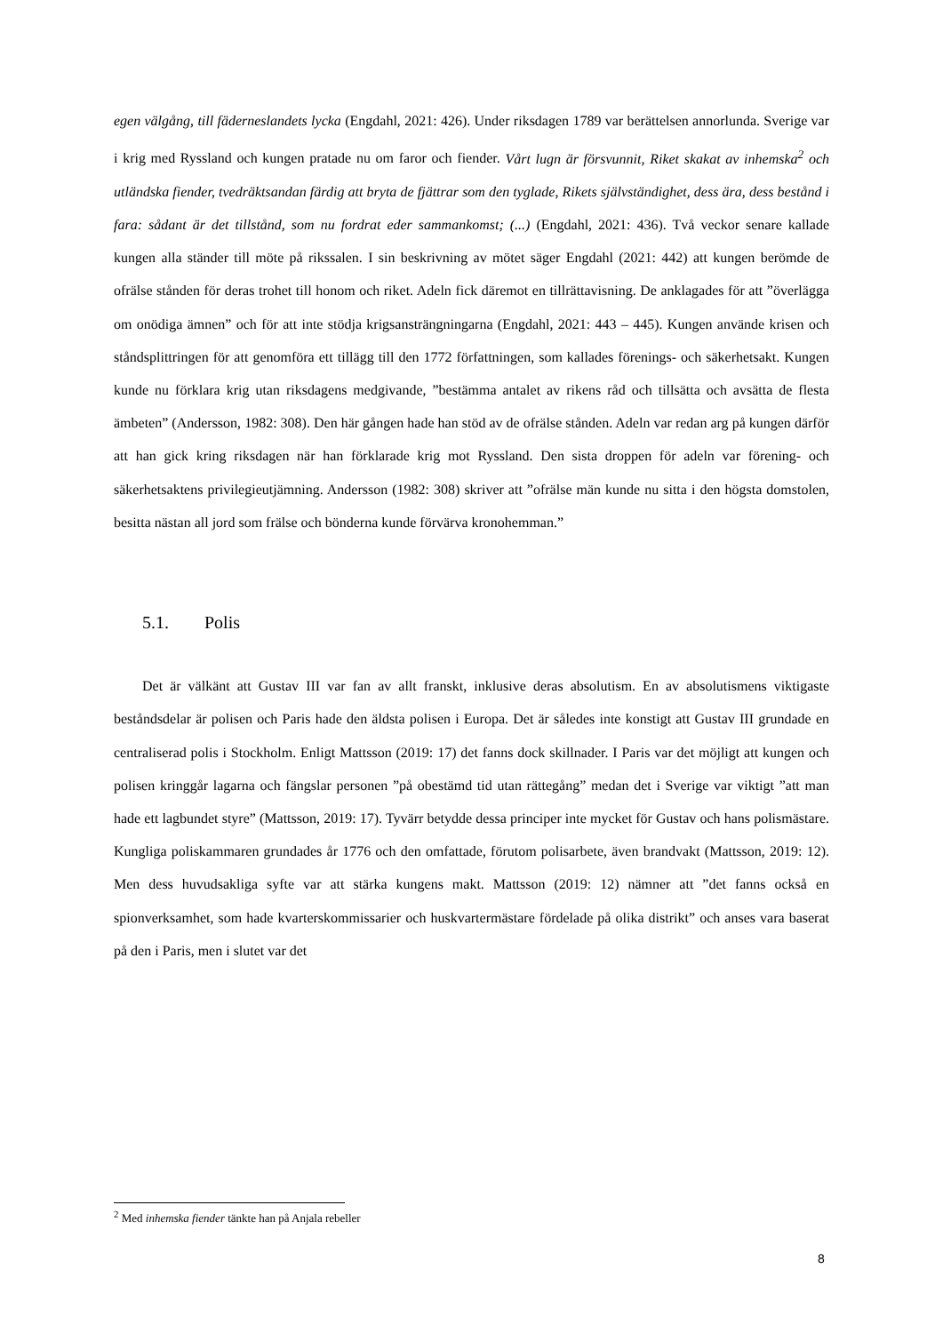egen välgång, till fäderneslandets lycka (Engdahl, 2021: 426). Under riksdagen 1789 var berättelsen annorlunda. Sverige var i krig med Ryssland och kungen pratade nu om faror och fiender. Vårt lugn är försvunnit, Riket skakat av inhemska<sup>2</sup> och utländska fiender, tvedräktsandan färdig att bryta de fjättrar som den tyglade, Rikets självständighet, dess ära, dess bestånd i fara: sådant är det tillstånd, som nu fordrat eder sammankomst; (...) (Engdahl, 2021: 436). Två veckor senare kallade kungen alla ständer till möte på rikssalen. I sin beskrivning av mötet säger Engdahl (2021: 442) att kungen berömde de ofrälse stånden för deras trohet till honom och riket. Adeln fick däremot en tillrättavisning. De anklagades för att ”överlägga om onödiga ämnen” och för att inte stödja krigsansträngningarna (Engdahl, 2021: 443 – 445). Kungen använde krisen och ståndsplittringen för att genomföra ett tillägg till den 1772 författningen, som kallades förenings- och säkerhetsakt. Kungen kunde nu förklara krig utan riksdagens medgivande, ”bestämma antalet av rikens råd och tillsätta och avsätta de flesta ämbeten” (Andersson, 1982: 308). Den här gången hade han stöd av de ofrälse stånden. Adeln var redan arg på kungen därför att han gick kring riksdagen när han förklarade krig mot Ryssland. Den sista droppen för adeln var förening- och säkerhetsaktens privilegieutjämning. Andersson (1982: 308) skriver att ”ofrälse män kunde nu sitta i den högsta domstolen, besitta nästan all jord som frälse och bönderna kunde förvärva kronohemman.”
5.1. Polis
Det är välkänt att Gustav III var fan av allt franskt, inklusive deras absolutism. En av absolutismens viktigaste beståndsdelar är polisen och Paris hade den äldsta polisen i Europa. Det är således inte konstigt att Gustav III grundade en centraliserad polis i Stockholm. Enligt Mattsson (2019: 17) det fanns dock skillnader. I Paris var det möjligt att kungen och polisen kringgår lagarna och fängslar personen ”på obestämd tid utan rättegång” medan det i Sverige var viktigt ”att man hade ett lagbundet styre” (Mattsson, 2019: 17). Tyvärr betydde dessa principer inte mycket för Gustav och hans polismästare. Kungliga poliskammaren grundades år 1776 och den omfattade, förutom polisarbete, även brandvakt (Mattsson, 2019: 12). Men dess huvudsakliga syfte var att stärka kungens makt. Mattsson (2019: 12) nämner att ”det fanns också en spionverksamhet, som hade kvarterskommissarier och huskvartermästare fördelade på olika distrikt” och anses vara baserat på den i Paris, men i slutet var det
<sup>2</sup> Med inhemska fiender tänkte han på Anjala rebeller
8